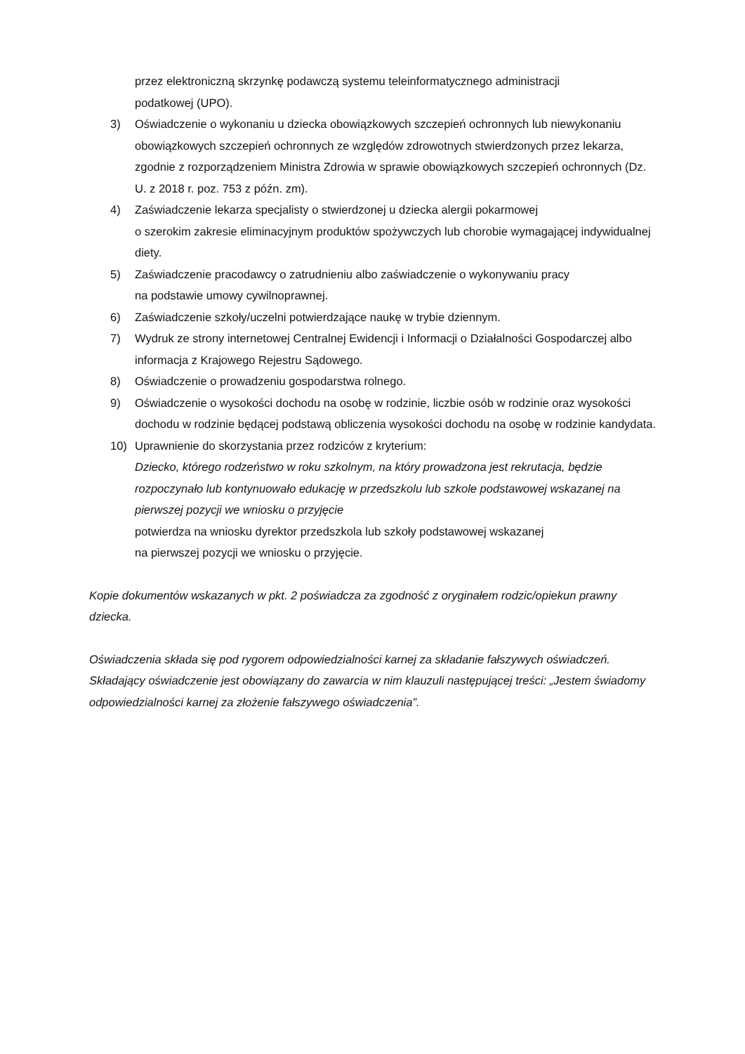przez elektroniczną skrzynkę podawczą systemu teleinformatycznego administracji
podatkowej (UPO).
3) Oświadczenie o wykonaniu u dziecka obowiązkowych szczepień ochronnych lub niewykonaniu obowiązkowych szczepień ochronnych ze względów zdrowotnych stwierdzonych przez lekarza, zgodnie z rozporządzeniem Ministra Zdrowia w sprawie obowiązkowych szczepień ochronnych (Dz. U. z 2018 r. poz. 753 z późn. zm).
4) Zaświadczenie lekarza specjalisty o stwierdzonej u dziecka alergii pokarmowej
o szerokim zakresie eliminacyjnym produktów spożywczych lub chorobie wymagającej indywidualnej diety.
5) Zaświadczenie pracodawcy o zatrudnieniu albo zaświadczenie o wykonywaniu pracy
na podstawie umowy cywilnoprawnej.
6) Zaświadczenie szkoły/uczelni potwierdzające naukę w trybie dziennym.
7) Wydruk ze strony internetowej Centralnej Ewidencji i Informacji o Działalności Gospodarczej albo informacja z Krajowego Rejestru Sądowego.
8) Oświadczenie o prowadzeniu gospodarstwa rolnego.
9) Oświadczenie o wysokości dochodu na osobę w rodzinie, liczbie osób w rodzinie oraz wysokości dochodu w rodzinie będącej podstawą obliczenia wysokości dochodu na osobę w rodzinie kandydata.
10) Uprawnienie do skorzystania przez rodziców z kryterium:
Dziecko, którego rodzeństwo w roku szkolnym, na który prowadzona jest rekrutacja, będzie rozpoczynało lub kontynuowało edukację w przedszkolu lub szkole podstawowej wskazanej na pierwszej pozycji we wniosku o przyjęcie
potwierdza na wniosku dyrektor przedszkola lub szkoły podstawowej wskazanej
na pierwszej pozycji we wniosku o przyjęcie.
Kopie dokumentów wskazanych w pkt. 2 poświadcza za zgodność z oryginałem rodzic/opiekun prawny dziecka.
Oświadczenia składa się pod rygorem odpowiedzialności karnej za składanie fałszywych oświadczeń. Składający oświadczenie jest obowiązany do zawarcia w nim klauzuli następującej treści: „Jestem świadomy odpowiedzialności karnej za złożenie fałszywego oświadczenia”.